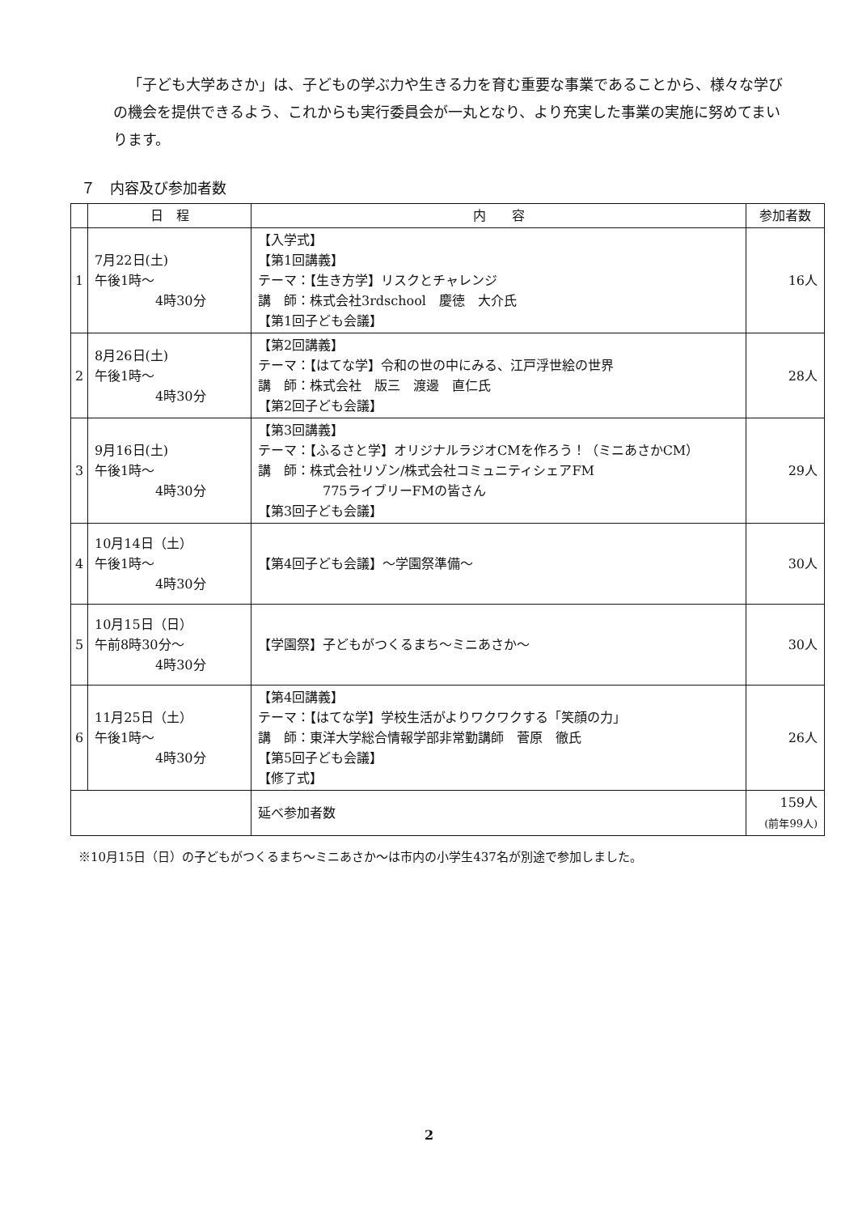「子ども大学あさか」は、子どもの学ぶ力や生きる力を育む重要な事業であることから、様々な学びの機会を提供できるよう、これからも実行委員会が一丸となり、より充実した事業の実施に努めてまいります。
７　内容及び参加者数
| | 日 程 | 内 容 | 参加者数 |
| --- | --- | --- | --- |
| 1 | 7月22日(土) 午後1時～ 4時30分 | 【入学式】 【第1回講義】 テーマ：【生き方学】リスクとチャレンジ 講 師：株式会社3rdschool 慶徳 大介氏 【第1回子ども会議】 | 16人 |
| 2 | 8月26日(土) 午後1時～ 4時30分 | 【第2回講義】 テーマ：【はてな学】令和の世の中にみる、江戸浮世絵の世界 講 師：株式会社 版三 渡邊 直仁氏 【第2回子ども会議】 | 28人 |
| 3 | 9月16日(土) 午後1時～ 4時30分 | 【第3回講義】 テーマ：【ふるさと学】オリジナルラジオCMを作ろう！（ミニあさかCM） 講 師：株式会社リゾン/株式会社コミュニティシェアFM 775ライブリーFMの皆さん 【第3回子ども会議】 | 29人 |
| 4 | 10月14日（土） 午後1時～ 4時30分 | 【第4回子ども会議】～学園祭準備～ | 30人 |
| 5 | 10月15日（日） 午前8時30分～ 4時30分 | 【学園祭】子どもがつくるまち～ミニあさか～ | 30人 |
| 6 | 11月25日（土） 午後1時～ 4時30分 | 【第4回講義】 テーマ：【はてな学】学校生活がよりワクワクする「笑顔の力」 講 師：東洋大学総合情報学部非常勤講師 菅原 徹氏 【第5回子ども会議】 【修了式】 | 26人 |
| | | 延べ参加者数 | 159人 (前年99人) |
※10月15日（日）の子どもがつくるまち～ミニあさか～は市内の小学生437名が別途で参加しました。
2